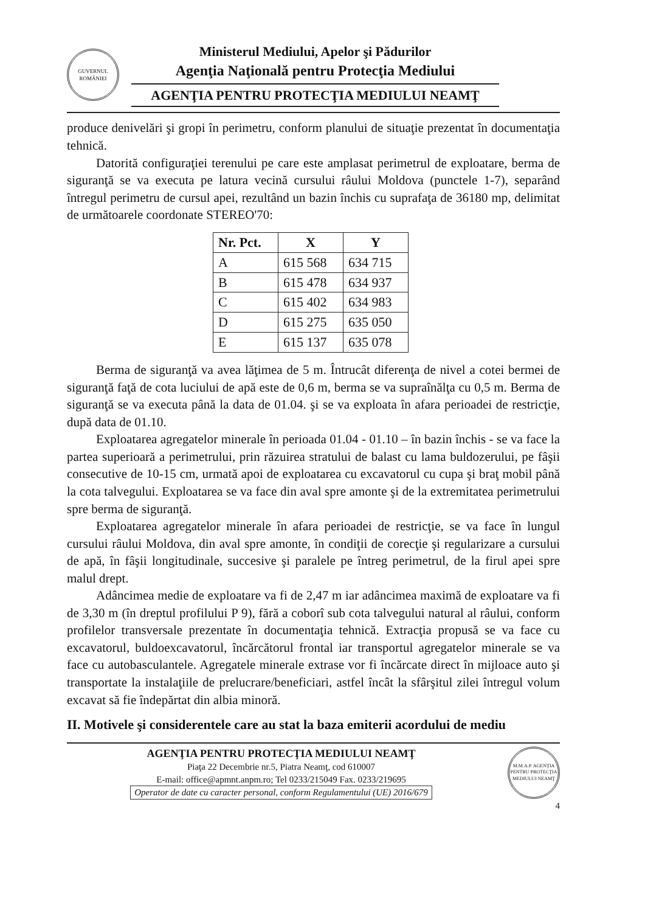GUVERNUL ROMÂNIEI
Ministerul Mediului, Apelor şi Pădurilor
Agenţia Naţională pentru Protecţia Mediului
AGENŢIA PENTRU PROTECŢIA MEDIULUI NEAMŢ
produce denivelări şi gropi în perimetru, conform planului de situaţie prezentat în documentaţia tehnică.
Datorită configuraţiei terenului pe care este amplasat perimetrul de exploatare, berma de siguranţă se va executa pe latura vecină cursului râului Moldova (punctele 1-7), separând întregul perimetru de cursul apei, rezultând un bazin închis cu suprafaţa de 36180 mp, delimitat de următoarele coordonate STEREO'70:
| Nr. Pct. | X | Y |
| --- | --- | --- |
| A | 615 568 | 634 715 |
| B | 615 478 | 634 937 |
| C | 615 402 | 634 983 |
| D | 615 275 | 635 050 |
| E | 615 137 | 635 078 |
Berma de siguranţă va avea lăţimea de 5 m. Întrucât diferenţa de nivel a cotei bermei de siguranţă faţă de cota luciului de apă este de 0,6 m, berma se va supraînălţa cu 0,5 m. Berma de siguranţă se va executa până la data de 01.04. şi se va exploata în afara perioadei de restricţie, după data de 01.10.
Exploatarea agregatelor minerale în perioada 01.04 - 01.10 – în bazin închis - se va face la partea superioară a perimetrului, prin răzuirea stratului de balast cu lama buldozerului, pe fâşii consecutive de 10-15 cm, urmată apoi de exploatarea cu excavatorul cu cupa şi braţ mobil până la cota talvegului. Exploatarea se va face din aval spre amonte şi de la extremitatea perimetrului spre berma de siguranţă.
Exploatarea agregatelor minerale în afara perioadei de restricţie, se va face în lungul cursului râului Moldova, din aval spre amonte, în condiţii de corecţie şi regularizare a cursului de apă, în fâşii longitudinale, succesive şi paralele pe întreg perimetrul, de la firul apei spre malul drept.
Adâncimea medie de exploatare va fi de 2,47 m iar adâncimea maximă de exploatare va fi de 3,30 m (în dreptul profilului P 9), fără a coborî sub cota talvegului natural al râului, conform profilelor transversale prezentate în documentaţia tehnică. Extracţia propusă se va face cu excavatorul, buldoexcavatorul, încărcătorul frontal iar transportul agregatelor minerale se va face cu autobasculantele. Agregatele minerale extrase vor fi încărcate direct în mijloace auto şi transportate la instalaţiile de prelucrare/beneficiari, astfel încât la sfârşitul zilei întregul volum excavat să fie îndepărtat din albia minoră.
II. Motivele şi considerentele care au stat la baza emiterii acordului de mediu
AGENŢIA PENTRU PROTECŢIA MEDIULUI NEAMŢ
Piaţa 22 Decembrie nr.5, Piatra Neamţ, cod 610007
E-mail: office@apmnt.anpm.ro; Tel 0233/215049 Fax. 0233/219695
Operator de date cu caracter personal, conform Regulamentului (UE) 2016/679
M.M.A.P. AGENŢIA PENTRU PROTECŢIA MEDIULUI NEAMŢ
4